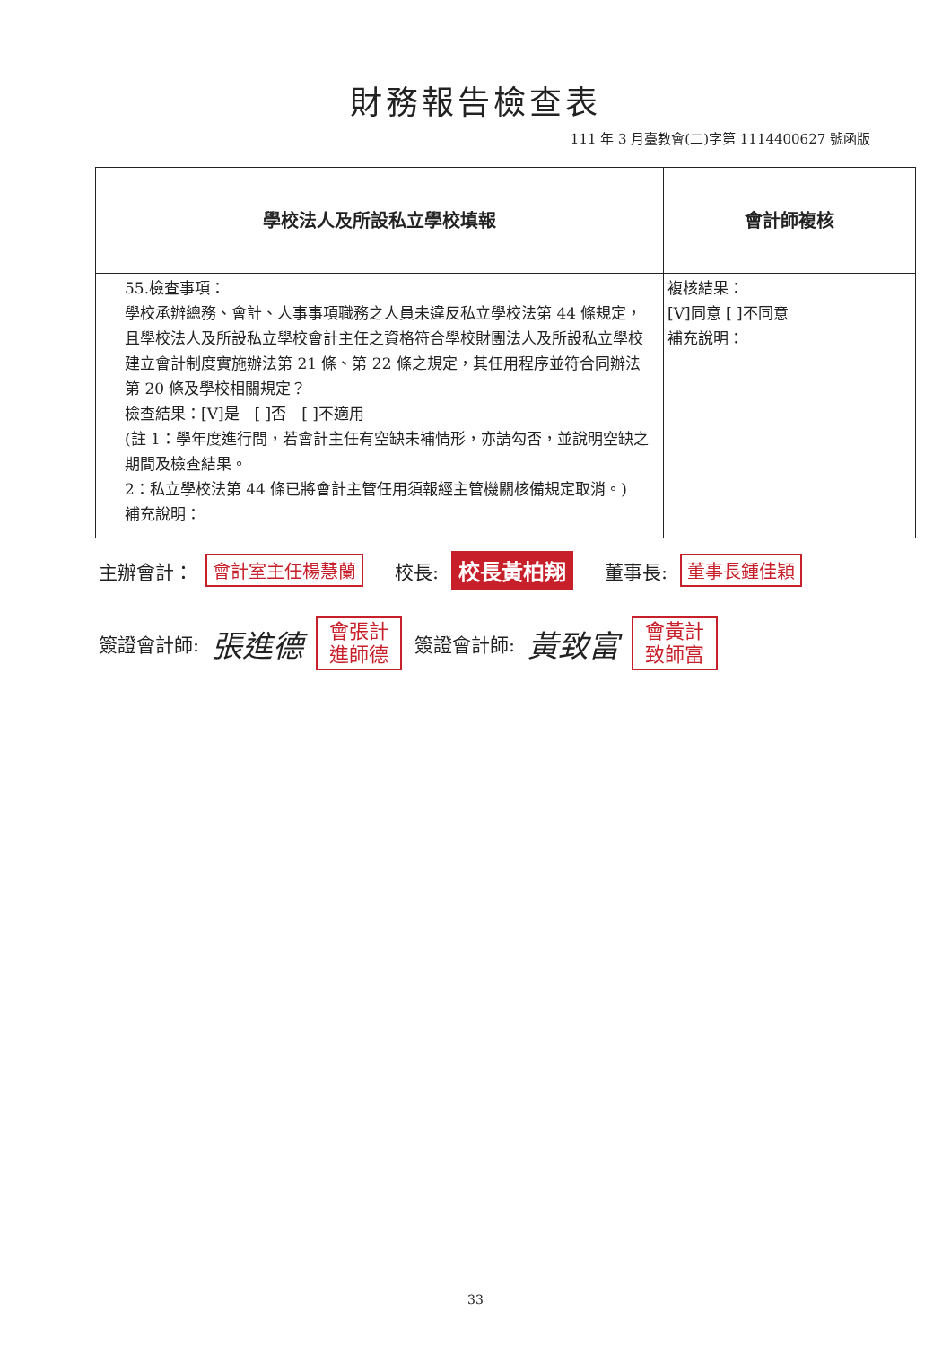財務報告檢查表
111 年 3 月臺教會(二)字第 1114400627 號函版
| 學校法人及所設私立學校填報 | 會計師複核 |
| --- | --- |
| 55.檢查事項： 學校承辦總務、會計、人事事項職務之人員未違反私立學校法第 44 條規定，且學校法人及所設私立學校會計主任之資格符合學校財團法人及所設私立學校建立會計制度實施辦法第 21 條、第 22 條之規定，其任用程序並符合同辦法第 20 條及學校相關規定？ 檢查結果：[V]是 [ ]否 [ ]不適用 (註 1：學年度進行間，若會計主任有空缺未補情形，亦請勾否，並說明空缺之期間及檢查結果。 2：私立學校法第 44 條已將會計主管任用須報經主管機關核備規定取消。) 補充說明： | 複核結果： [V]同意 [ ]不同意 補充說明： |
主辦會計： 會計室主任楊慧蘭 　校長: 校長黃柏翔 　董事長: 董事長鍾佳穎
簽證會計師: 張進德 會張計進師德 簽證會計師: 黃致富 會黃計致師富
33